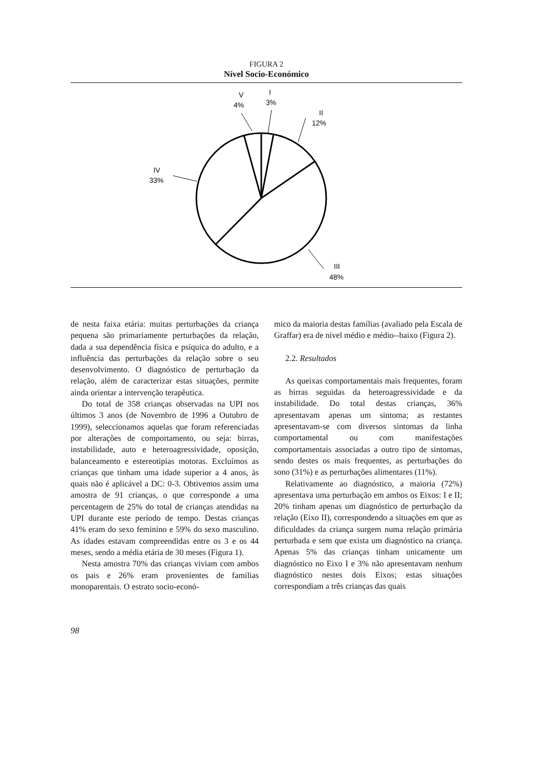FIGURA 2
Nível Socio-Económico
I
3%
V
4%
II
12%
IV
33%
III
48%
de nesta faixa etária: muitas perturbações da criança pequena são primariamente perturbações da relação, dada a sua dependência física e psíquica do adulto, e a influência das perturbações da relação sobre o seu desenvolvimento. O diagnóstico de perturbação da relação, além de caracterizar estas situações, permite ainda orientar a intervenção terapêutica.
Do total de 358 crianças observadas na UPI nos últimos 3 anos (de Novembro de 1996 a Outubro de 1999), seleccionamos aquelas que foram referenciadas por alterações de comportamento, ou seja: birras, instabilidade, auto e heteroagressividade, oposição, balanceamento e estereotipias motoras. Excluímos as crianças que tinham uma idade superior a 4 anos, às quais não é aplicável a DC: 0-3. Obtivemos assim uma amostra de 91 crianças, o que corresponde a uma percentagem de 25% do total de crianças atendidas na UPI durante este período de tempo. Destas crianças 41% eram do sexo feminino e 59% do sexo masculino. As idades estavam compreendidas entre os 3 e os 44 meses, sendo a média etária de 30 meses (Figura 1).
Nesta amostra 70% das crianças viviam com ambos os pais e 26% eram provenientes de famílias monoparentais. O estrato socio-econó-
mico da maioria destas famílias (avaliado pela Escala de Graffar) era de nível médio e médio--baixo (Figura 2).
2.2. Resultados
As queixas comportamentais mais frequentes, foram as birras seguidas da heteroagressividade e da instabilidade. Do total destas crianças, 36% apresentavam apenas um sintoma; as restantes apresentavam-se com diversos sintomas da linha comportamental ou com manifestações comportamentais associadas a outro tipo de sintomas, sendo destes os mais frequentes, as perturbações do sono (31%) e as perturbações alimentares (11%).
Relativamente ao diagnóstico, a maioria (72%) apresentava uma perturbação em ambos os Eixos: I e II; 20% tinham apenas um diagnóstico de perturbação da relação (Eixo II), correspondendo a situações em que as dificuldades da criança surgem numa relação primária perturbada e sem que exista um diagnóstico na criança. Apenas 5% das crianças tinham unicamente um diagnóstico no Eixo I e 3% não apresentavam nenhum diagnóstico nestes dois Eixos; estas situações correspondiam a três crianças das quais
98